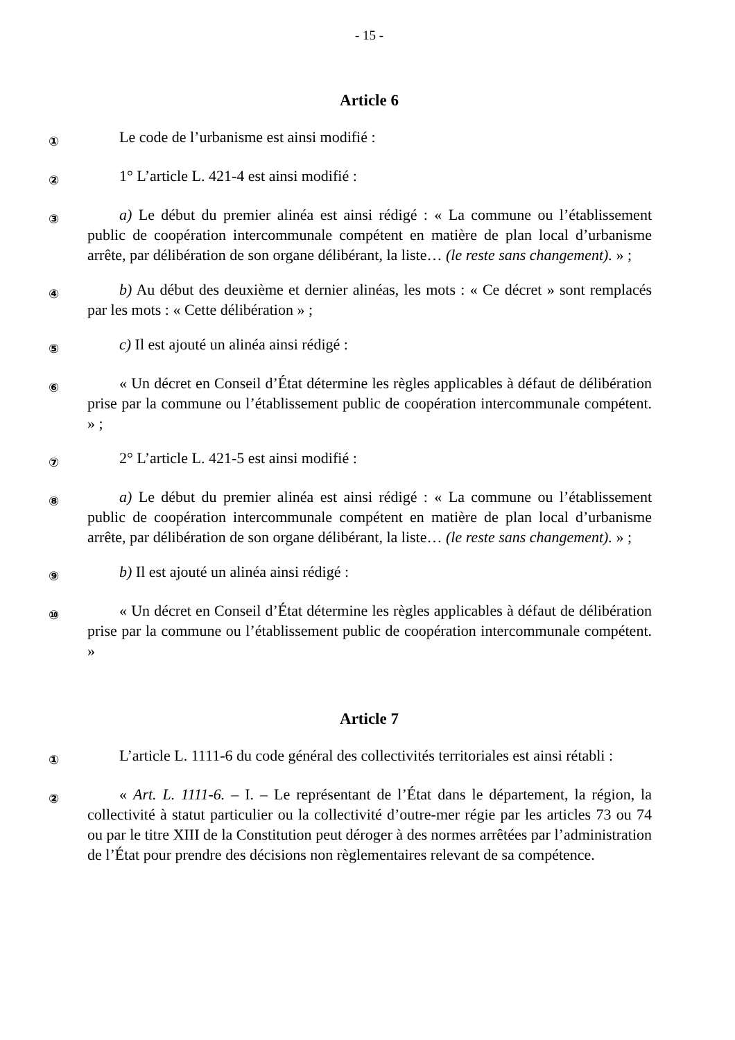- 15 -
Article 6
①
Le code de l’urbanisme est ainsi modifié :
②
1° L’article L. 421-4 est ainsi modifié :
③
a) Le début du premier alinéa est ainsi rédigé : « La commune ou l’établissement public de coopération intercommunale compétent en matière de plan local d’urbanisme arrête, par délibération de son organe délibérant, la liste… (le reste sans changement). » ;
④
b) Au début des deuxième et dernier alinéas, les mots : « Ce décret » sont remplacés par les mots : « Cette délibération » ;
⑤
c) Il est ajouté un alinéa ainsi rédigé :
⑥
« Un décret en Conseil d’État détermine les règles applicables à défaut de délibération prise par la commune ou l’établissement public de coopération intercommunale compétent. » ;
⑦
2° L’article L. 421-5 est ainsi modifié :
⑧
a) Le début du premier alinéa est ainsi rédigé : « La commune ou l’établissement public de coopération intercommunale compétent en matière de plan local d’urbanisme arrête, par délibération de son organe délibérant, la liste… (le reste sans changement). » ;
⑨
b) Il est ajouté un alinéa ainsi rédigé :
⑩
« Un décret en Conseil d’État détermine les règles applicables à défaut de délibération prise par la commune ou l’établissement public de coopération intercommunale compétent. »
Article 7
①
L’article L. 1111-6 du code général des collectivités territoriales est ainsi rétabli :
②
« Art. L. 1111-6. – I. – Le représentant de l’État dans le département, la région, la collectivité à statut particulier ou la collectivité d’outre-mer régie par les articles 73 ou 74 ou par le titre XIII de la Constitution peut déroger à des normes arrêtées par l’administration de l’État pour prendre des décisions non règlementaires relevant de sa compétence.